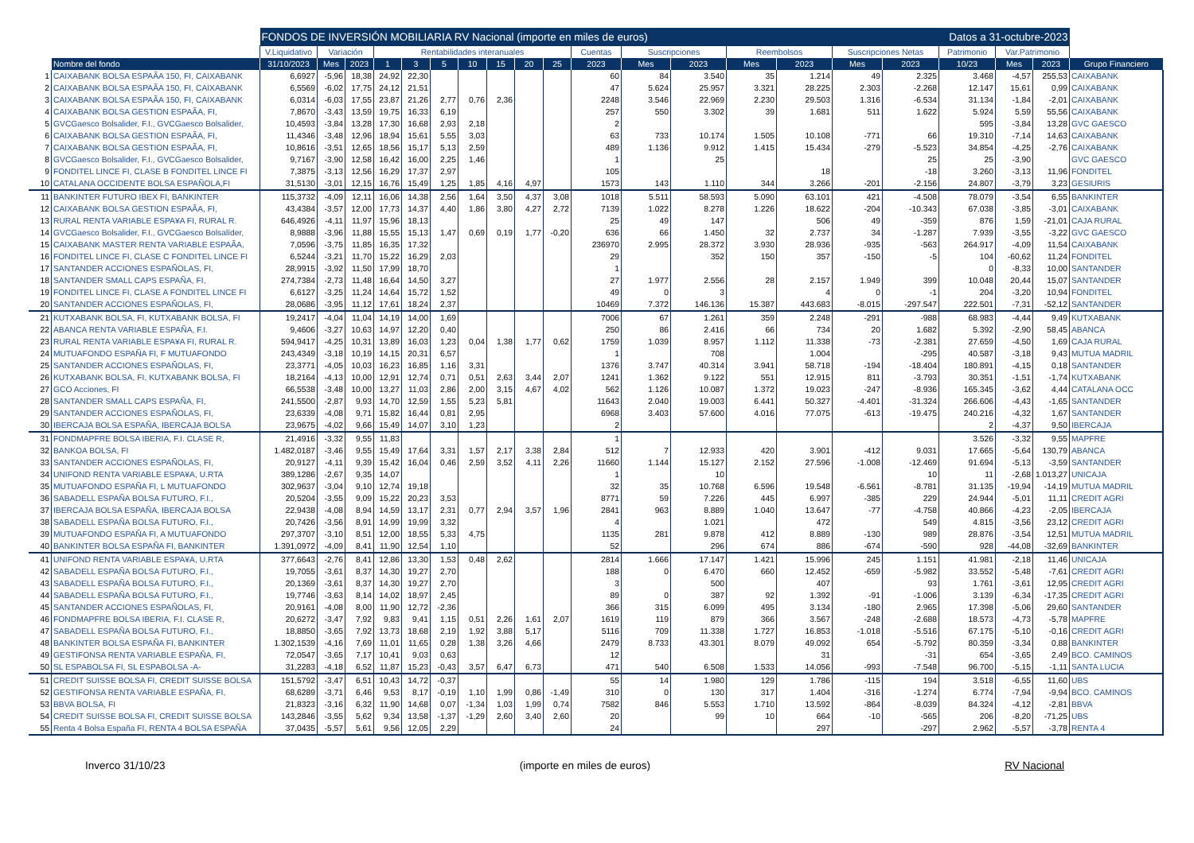| | | FONDOS DE INVERSIÓN MOBILIARIA RV Nacional (importe en miles de euros) Datos a 31-octubre-2023 | | | | | | | | | | | | | | | | | | | | |
| --- | --- | --- | --- | --- | --- | --- | --- | --- | --- | --- | --- | --- | --- | --- | --- | --- | --- | --- | --- | --- | --- | --- |
| | | V.Liquidativo | Variación | | Rentabilidades interanuales | | | | | | | Cuentas | Suscripciones | | Reembolsos | | Suscripciones Netas | | Patrimonio | Var.Patrimonio | | |
| | Nombre del fondo | 31/10/2023 | Mes | 2023 | 1 | 3 | 5 | 10 | 15 | 20 | 25 | 2023 | Mes | 2023 | Mes | 2023 | Mes | 2023 | 10/23 | Mes | 2023 | Grupo Financiero |
| 1 | CAIXABANK BOLSA ESPAÃA 150, FI, CAIXABANK | 6,6927 | -5,96 | 18,38 | 24,92 | 22,30 | | | | | | 60 | 84 | 3.540 | 35 | 1.214 | 49 | 2.325 | 3.468 | -4,57 | 255,53 | CAIXABANK |
| 2 | CAIXABANK BOLSA ESPAÃA 150, FI, CAIXABANK | 6,5569 | -6,02 | 17,75 | 24,12 | 21,51 | | | | | | 47 | 5.624 | 25.957 | 3.321 | 28.225 | 2.303 | -2.268 | 12.147 | 15,61 | 0,99 | CAIXABANK |
| 3 | CAIXABANK BOLSA ESPAÃA 150, FI, CAIXABANK | 6,0314 | -6,03 | 17,55 | 23,87 | 21,26 | 2,77 | 0,76 | 2,36 | | | 2248 | 3.546 | 22.969 | 2.230 | 29.503 | 1.316 | -6.534 | 31.134 | -1,84 | -2,01 | CAIXABANK |
| 4 | CAIXABANK BOLSA GESTION ESPAÃA, FI, | 7,8670 | -3,43 | 13,59 | 19,75 | 16,33 | 6,19 | | | | | 257 | 550 | 3.302 | 39 | 1.681 | 511 | 1.622 | 5.924 | 5,59 | 55,56 | CAIXABANK |
| 5 | GVCGaesco Bolsalider, F.I., GVCGaesco Bolsalider, | 10,4593 | -3,84 | 13,28 | 17,30 | 16,68 | 2,93 | 2,18 | | | | 2 | | | | | | | 595 | -3,84 | 13,28 | GVC GAESCO |
| 6 | CAIXABANK BOLSA GESTION ESPAÃA, FI, | 11,4346 | -3,48 | 12,96 | 18,94 | 15,61 | 5,55 | 3,03 | | | | 63 | 733 | 10.174 | 1.505 | 10.108 | -771 | 66 | 19.310 | -7,14 | 14,63 | CAIXABANK |
| 7 | CAIXABANK BOLSA GESTION ESPAÃA, FI, | 10,8616 | -3,51 | 12,65 | 18,56 | 15,17 | 5,13 | 2,59 | | | | 489 | 1.136 | 9.912 | 1.415 | 15.434 | -279 | -5.523 | 34.854 | -4,25 | -2,76 | CAIXABANK |
| 8 | GVCGaesco Bolsalider, F.I., GVCGaesco Bolsalider, | 9,7167 | -3,90 | 12,58 | 16,42 | 16,00 | 2,25 | 1,46 | | | | 1 | | 25 | | | | 25 | 25 | -3,90 | | GVC GAESCO |
| 9 | FONDITEL LINCE FI, CLASE B FONDITEL LINCE FI | 7,3875 | -3,13 | 12,56 | 16,29 | 17,37 | 2,97 | | | | | 105 | | | | 18 | | -18 | 3.260 | -3,13 | 11,96 | FONDITEL |
| 10 | CATALANA OCCIDENTE BOLSA ESPAÑOLA,FI | 31,5130 | -3,01 | 12,15 | 16,76 | 15,49 | 1,25 | 1,85 | 4,16 | 4,97 | | 1573 | 143 | 1.110 | 344 | 3.266 | -201 | -2.156 | 24.807 | -3,79 | 3,23 | GESIURIS |
| 11 | BANKINTER FUTURO IBEX FI, BANKINTER | 115,3732 | -4,09 | 12,11 | 16,06 | 14,38 | 2,56 | 1,64 | 3,50 | 4,37 | 3,08 | 1018 | 5.511 | 58.593 | 5.090 | 63.101 | 421 | -4.508 | 78.079 | -3,54 | 6,55 | BANKINTER |
| 12 | CAIXABANK BOLSA GESTION ESPAÃA, FI, | 43,4384 | -3,57 | 12,00 | 17,73 | 14,37 | 4,40 | 1,86 | 3,80 | 4,27 | 2,72 | 7139 | 1.022 | 8.278 | 1.226 | 18.622 | -204 | -10.343 | 67.038 | -3,85 | -3,01 | CAIXABANK |
| 13 | RURAL RENTA VARIABLE ESPA¥A FI, RURAL R. | 646,4926 | -4,11 | 11,97 | 15,96 | 18,13 | | | | | | 25 | 49 | 147 | | 506 | 49 | -359 | 876 | 1,59 | -21,01 | CAJA RURAL |
| 14 | GVCGaesco Bolsalider, F.I., GVCGaesco Bolsalíder, | 8,9888 | -3,96 | 11,88 | 15,55 | 15,13 | 1,47 | 0,69 | 0,19 | 1,77 | -0,20 | 636 | 66 | 1.450 | 32 | 2.737 | 34 | -1.287 | 7.939 | -3,55 | -3,22 | GVC GAESCO |
| 15 | CAIXABANK MASTER RENTA VARIABLE ESPAÃA, | 7,0596 | -3,75 | 11,85 | 16,35 | 17,32 | | | | | | 236970 | 2.995 | 28.372 | 3.930 | 28.936 | -935 | -563 | 264.917 | -4,09 | 11,54 | CAIXABANK |
| 16 | FONDITEL LINCE FI, CLASE C FONDITEL LINCE FI | 6,5244 | -3,21 | 11,70 | 15,22 | 16,29 | 2,03 | | | | | 29 | | 352 | 150 | 357 | -150 | -5 | 104 | -60,62 | 11,24 | FONDITEL |
| 17 | SANTANDER ACCIONES ESPAÑOLAS, FI, | 28,9915 | -3,92 | 11,50 | 17,99 | 18,70 | | | | | | 1 | | | | | | | 0 | -8,33 | 10,00 | SANTANDER |
| 18 | SANTANDER SMALL CAPS ESPAÑA, FI, | 274,7384 | -2,73 | 11,48 | 16,64 | 14,50 | 3,27 | | | | | 27 | 1.977 | 2.556 | 28 | 2.157 | 1.949 | 399 | 10.048 | 20,44 | 15,07 | SANTANDER |
| 19 | FONDITEL LINCE FI, CLASE A FONDITEL LINCE FI | 6,6127 | -3,25 | 11,24 | 14,64 | 15,72 | 1,52 | | | | | 49 | 0 | 3 | | 4 | 0 | -1 | 204 | -3,20 | 10,94 | FONDITEL |
| 20 | SANTANDER ACCIONES ESPAÑOLAS, FI, | 28,0686 | -3,95 | 11,12 | 17,61 | 18,24 | 2,37 | | | | | 10469 | 7.372 | 146.136 | 15.387 | 443.683 | -8.015 | -297.547 | 222.501 | -7,31 | -52,12 | SANTANDER |
| 21 | KUTXABANK BOLSA, FI, KUTXABANK BOLSA, FI | 19,2417 | -4,04 | 11,04 | 14,19 | 14,00 | 1,69 | | | | | 7006 | 67 | 1.261 | 359 | 2.248 | -291 | -988 | 68.983 | -4,44 | 9,49 | KUTXABANK |
| 22 | ABANCA RENTA VARIABLE ESPAÑA, F.I. | 9,4606 | -3,27 | 10,63 | 14,97 | 12,20 | 0,40 | | | | | 250 | 86 | 2.416 | 66 | 734 | 20 | 1.682 | 5.392 | -2,90 | 58,45 | ABANCA |
| 23 | RURAL RENTA VARIABLE ESPA¥A FI, RURAL R. | 594,9417 | -4,25 | 10,31 | 13,89 | 16,03 | 1,23 | 0,04 | 1,38 | 1,77 | 0,62 | 1759 | 1.039 | 8.957 | 1.112 | 11.338 | -73 | -2.381 | 27.659 | -4,50 | 1,69 | CAJA RURAL |
| 24 | MUTUAFONDO ESPAÑA FI, F MUTUAFONDO | 243,4349 | -3,18 | 10,19 | 14,15 | 20,31 | 6,57 | | | | | 1 | | 708 | | 1.004 | | -295 | 40.587 | -3,18 | 9,43 | MUTUA MADRIL |
| 25 | SANTANDER ACCIONES ESPAÑOLAS, FI, | 23,3771 | -4,05 | 10,03 | 16,23 | 16,85 | 1,16 | 3,31 | | | | 1376 | 3.747 | 40.314 | 3.941 | 58.718 | -194 | -18.404 | 180.891 | -4,15 | 0,18 | SANTANDER |
| 26 | KUTXABANK BOLSA, FI, KUTXABANK BOLSA, FI | 18,2164 | -4,13 | 10,00 | 12,91 | 12,74 | 0,71 | 0,51 | 2,63 | 3,44 | 2,07 | 1241 | 1.362 | 9.122 | 551 | 12.915 | 811 | -3.793 | 30.351 | -1,51 | -1,74 | KUTXABANK |
| 27 | GCO Acciones, FI | 66,5538 | -3,48 | 10,00 | 13,27 | 11,03 | 2,86 | 2,00 | 3,15 | 4,67 | 4,02 | 562 | 1.126 | 10.087 | 1.372 | 19.023 | -247 | -8.936 | 165.345 | -3,62 | 4,44 | CATALANA OCC |
| 28 | SANTANDER SMALL CAPS ESPAÑA, FI, | 241,5500 | -2,87 | 9,93 | 14,70 | 12,59 | 1,55 | 5,23 | 5,81 | | | 11643 | 2.040 | 19.003 | 6.441 | 50.327 | -4.401 | -31.324 | 266.606 | -4,43 | -1,65 | SANTANDER |
| 29 | SANTANDER ACCIONES ESPAÑOLAS, FI, | 23,6339 | -4,08 | 9,71 | 15,82 | 16,44 | 0,81 | 2,95 | | | | 6968 | 3.403 | 57.600 | 4.016 | 77.075 | -613 | -19.475 | 240.216 | -4,32 | 1,67 | SANTANDER |
| 30 | IBERCAJA BOLSA ESPAÑA, IBERCAJA BOLSA | 23,9675 | -4,02 | 9,66 | 15,49 | 14,07 | 3,10 | 1,23 | | | | 2 | | | | | | | 2 | -4,37 | 9,50 | IBERCAJA |
| 31 | FONDMAPFRE BOLSA IBERIA, F.I. CLASE R, | 21,4916 | -3,32 | 9,55 | 11,83 | | | | | | | 1 | | | | | | | 3.526 | -3,32 | 9,55 | MAPFRE |
| 32 | BANKOA BOLSA, FI | 1.482,0187 | -3,46 | 9,55 | 15,49 | 17,64 | 3,31 | 1,57 | 2,17 | 3,38 | 2,84 | 512 | 7 | 12.933 | 420 | 3.901 | -412 | 9.031 | 17.665 | -5,64 | 130,79 | ABANCA |
| 33 | SANTANDER ACCIONES ESPAÑOLAS, FI, | 20,9127 | -4,11 | 9,39 | 15,42 | 16,04 | 0,46 | 2,59 | 3,52 | 4,11 | 2,26 | 11660 | 1.144 | 15.127 | 2.152 | 27.596 | -1.008 | -12.469 | 91.694 | -5,13 | -3,59 | SANTANDER |
| 34 | UNIFOND RENTA VARIABLE ESPA¥A, U.RTA | 389,1286 | -2,67 | 9,35 | 14,07 | | | | | | | 1 | | 10 | | | | 10 | 11 | -2,68 | 1.013,27 | UNICAJA |
| 35 | MUTUAFONDO ESPAÑA FI, L MUTUAFONDO | 302,9637 | -3,04 | 9,10 | 12,74 | 19,18 | | | | | | 32 | 35 | 10.768 | 6.596 | 19.548 | -6.561 | -8.781 | 31.135 | -19,94 | -14,19 | MUTUA MADRIL |
| 36 | SABADELL ESPAÑA BOLSA FUTURO, F.I., | 20,5204 | -3,55 | 9,09 | 15,22 | 20,23 | 3,53 | | | | | 8771 | 59 | 7.226 | 445 | 6.997 | -385 | 229 | 24.944 | -5,01 | 11,11 | CREDIT AGRI |
| 37 | IBERCAJA BOLSA ESPAÑA, IBERCAJA BOLSA | 22,9438 | -4,08 | 8,94 | 14,59 | 13,17 | 2,31 | 0,77 | 2,94 | 3,57 | 1,96 | 2841 | 963 | 8.889 | 1.040 | 13.647 | -77 | -4.758 | 40.866 | -4,23 | -2,05 | IBERCAJA |
| 38 | SABADELL ESPAÑA BOLSA FUTURO, F.I., | 20,7426 | -3,56 | 8,91 | 14,99 | 19,99 | 3,32 | | | | | 4 | | 1.021 | | 472 | | 549 | 4.815 | -3,56 | 23,12 | CREDIT AGRI |
| 39 | MUTUAFONDO ESPAÑA FI, A MUTUAFONDO | 297,3707 | -3,10 | 8,51 | 12,00 | 18,55 | 5,33 | 4,75 | | | | 1135 | 281 | 9.878 | 412 | 8.889 | -130 | 989 | 28.876 | -3,54 | 12,51 | MUTUA MADRIL |
| 40 | BANKINTER BOLSA ESPAÑA FI, BANKINTER | 1.391,0972 | -4,09 | 8,41 | 11,90 | 12,54 | 1,10 | | | | | 52 | | 296 | 674 | 886 | -674 | -590 | 928 | -44,08 | -32,69 | BANKINTER |
| 41 | UNIFOND RENTA VARIABLE ESPA¥A, U.RTA | 377,6643 | -2,76 | 8,41 | 12,86 | 13,30 | 1,53 | 0,48 | 2,62 | | | 2814 | 1.666 | 17.147 | 1.421 | 15.996 | 245 | 1.151 | 41.981 | -2,18 | 11,46 | UNICAJA |
| 42 | SABADELL ESPAÑA BOLSA FUTURO, F.I., | 19,7055 | -3,61 | 8,37 | 14,30 | 19,27 | 2,70 | | | | | 188 | 0 | 6.470 | 660 | 12.452 | -659 | -5.982 | 33.552 | -5,48 | -7,61 | CREDIT AGRI |
| 43 | SABADELL ESPAÑA BOLSA FUTURO, F.I., | 20,1369 | -3,61 | 8,37 | 14,30 | 19,27 | 2,70 | | | | | 3 | | 500 | | 407 | | 93 | 1.761 | -3,61 | 12,95 | CREDIT AGRI |
| 44 | SABADELL ESPAÑA BOLSA FUTURO, F.I., | 19,7746 | -3,63 | 8,14 | 14,02 | 18,97 | 2,45 | | | | | 89 | 0 | 387 | 92 | 1.392 | -91 | -1.006 | 3.139 | -6,34 | -17,35 | CREDIT AGRI |
| 45 | SANTANDER ACCIONES ESPAÑOLAS, FI, | 20,9161 | -4,08 | 8,00 | 11,90 | 12,72 | -2,36 | | | | | 366 | 315 | 6.099 | 495 | 3.134 | -180 | 2.965 | 17.398 | -5,06 | 29,60 | SANTANDER |
| 46 | FONDMAPFRE BOLSA IBERIA, F.I. CLASE R, | 20,6272 | -3,47 | 7,92 | 9,83 | 9,41 | 1,15 | 0,51 | 2,26 | 1,61 | 2,07 | 1619 | 119 | 879 | 366 | 3.567 | -248 | -2.688 | 18.573 | -4,73 | -5,78 | MAPFRE |
| 47 | SABADELL ESPAÑA BOLSA FUTURO, F.I., | 18,8850 | -3,65 | 7,92 | 13,73 | 18,68 | 2,19 | 1,92 | 3,88 | 5,17 | | 5116 | 709 | 11.338 | 1.727 | 16.853 | -1.018 | -5.516 | 67.175 | -5,10 | -0,16 | CREDIT AGRI |
| 48 | BANKINTER BOLSA ESPAÑA FI, BANKINTER | 1.302,1539 | -4,16 | 7,69 | 11,01 | 11,65 | 0,28 | 1,38 | 3,26 | 4,66 | | 2479 | 8.733 | 43.301 | 8.079 | 49.092 | 654 | -5.792 | 80.359 | -3,34 | 0,88 | BANKINTER |
| 49 | GESTIFONSA RENTA VARIABLE ESPAÑA, FI, | 72,0547 | -3,65 | 7,17 | 10,41 | 9,03 | 0,63 | | | | | 12 | | | | 31 | | -31 | 654 | -3,65 | 2,49 | BCO. CAMINOS |
| 50 | SL ESPABOLSA FI, SL ESPABOLSA -A- | 31,2283 | -4,18 | 6,52 | 11,87 | 15,23 | -0,43 | 3,57 | 6,47 | 6,73 | | 471 | 540 | 6.508 | 1.533 | 14.056 | -993 | -7.548 | 96.700 | -5,15 | -1,11 | SANTA LUCIA |
| 51 | CREDIT SUISSE BOLSA FI, CREDIT SUISSE BOLSA | 151,5792 | -3,47 | 6,51 | 10,43 | 14,72 | -0,37 | | | | | 55 | 14 | 1.980 | 129 | 1.786 | -115 | 194 | 3.518 | -6,55 | 11,60 | UBS |
| 52 | GESTIFONSA RENTA VARIABLE ESPAÑA, FI, | 68,6289 | -3,71 | 6,46 | 9,53 | 8,17 | -0,19 | 1,10 | 1,99 | 0,86 | -1,49 | 310 | 0 | 130 | 317 | 1.404 | -316 | -1.274 | 6.774 | -7,94 | -9,94 | BCO. CAMINOS |
| 53 | BBVA BOLSA, FI | 21,8323 | -3,16 | 6,32 | 11,90 | 14,68 | 0,07 | -1,34 | 1,03 | 1,99 | 0,74 | 7582 | 846 | 5.553 | 1.710 | 13.592 | -864 | -8.039 | 84.324 | -4,12 | -2,81 | BBVA |
| 54 | CREDIT SUISSE BOLSA FI, CREDIT SUISSE BOLSA | 143,2846 | -3,55 | 5,62 | 9,34 | 13,58 | -1,37 | -1,29 | 2,60 | 3,40 | 2,60 | 20 | | 99 | 10 | 664 | -10 | -565 | 206 | -8,20 | -71,25 | UBS |
| 55 | Renta 4 Bolsa España FI, RENTA 4 BOLSA ESPAÑA | 37,0435 | -5,57 | 5,61 | 9,56 | 12,05 | 2,29 | | | | | 24 | | | | 297 | | -297 | 2.962 | -5,57 | -3,78 | RENTA 4 |
Inverco 31/10/23 (importe en miles de euros) RV Nacional